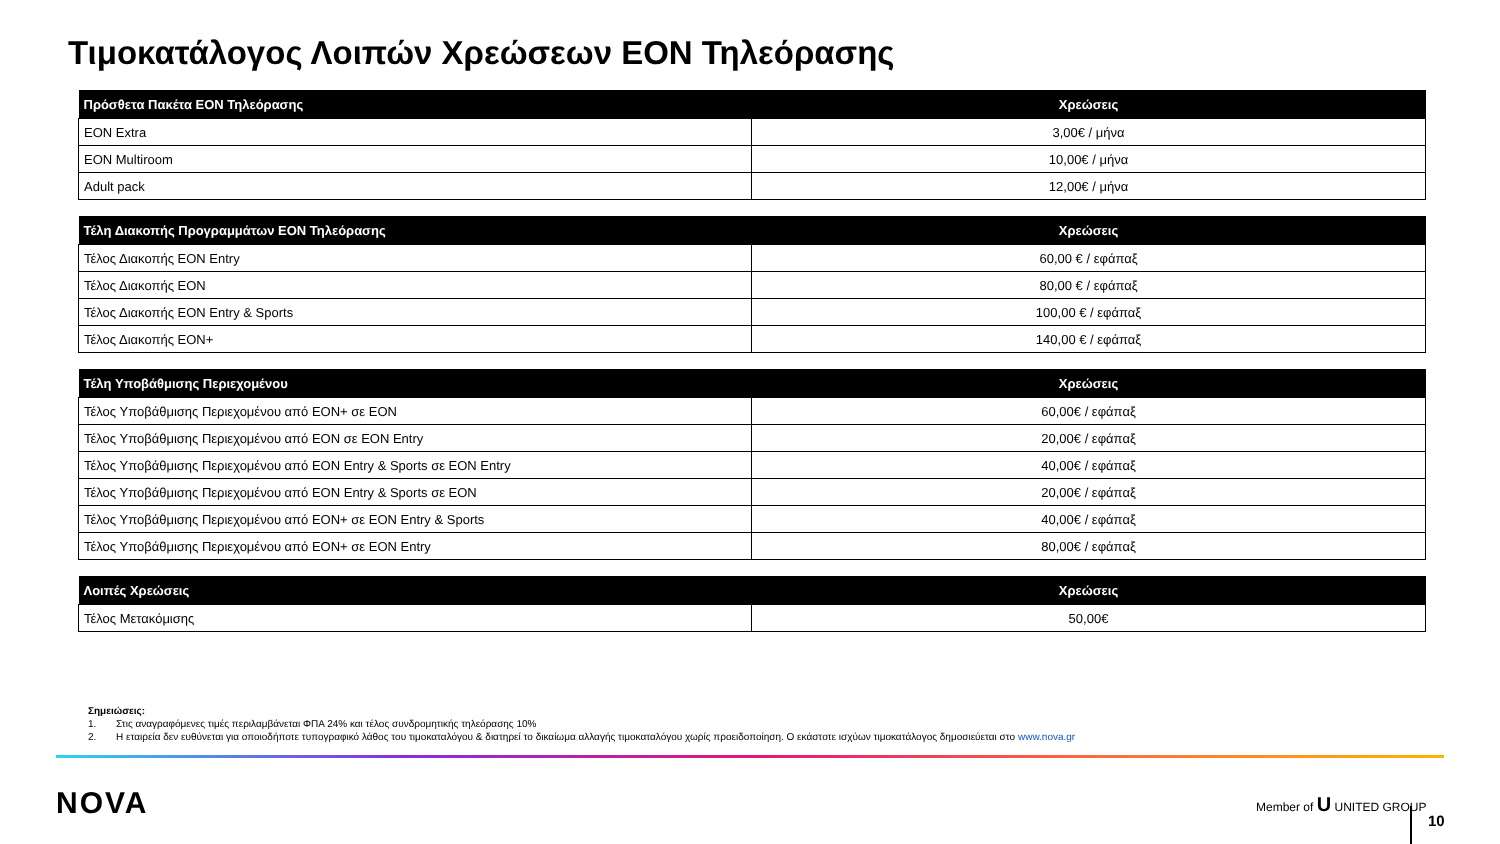Τιμοκατάλογος Λοιπών Χρεώσεων EON Τηλεόρασης
| Πρόσθετα Πακέτα EON Τηλεόρασης | Χρεώσεις |
| --- | --- |
| EON Extra | 3,00€ / μήνα |
| EON Multiroom | 10,00€ / μήνα |
| Adult pack | 12,00€ / μήνα |
| Τέλη Διακοπής Προγραμμάτων EON Τηλεόρασης | Χρεώσεις |
| --- | --- |
| Τέλος Διακοπής EON Entry | 60,00 € / εφάπαξ |
| Τέλος Διακοπής EON | 80,00 € / εφάπαξ |
| Τέλος Διακοπής EON Entry & Sports | 100,00 € / εφάπαξ |
| Τέλος Διακοπής EON+ | 140,00 € / εφάπαξ |
| Τέλη Υποβάθμισης Περιεχομένου | Χρεώσεις |
| --- | --- |
| Τέλος Υποβάθμισης Περιεχομένου από EON+ σε EON | 60,00€ / εφάπαξ |
| Τέλος Υποβάθμισης Περιεχομένου από EON σε EON Entry | 20,00€ / εφάπαξ |
| Τέλος Υποβάθμισης Περιεχομένου από EON Entry & Sports σε EON Entry | 40,00€ / εφάπαξ |
| Τέλος Υποβάθμισης Περιεχομένου από EON Entry & Sports σε EON | 20,00€ / εφάπαξ |
| Τέλος Υποβάθμισης Περιεχομένου από EON+ σε EON Entry & Sports | 40,00€ / εφάπαξ |
| Τέλος Υποβάθμισης Περιεχομένου από EON+ σε EON Entry | 80,00€ / εφάπαξ |
| Λοιπές Χρεώσεις | Χρεώσεις |
| --- | --- |
| Τέλος Μετακόμισης | 50,00€ |
Σημειώσεις:
1. Στις αναγραφόμενες τιμές περιλαμβάνεται ΦΠΑ 24% και τέλος συνδρομητικής τηλεόρασης 10%
2. Η εταιρεία δεν ευθύνεται για οποιοδήποτε τυπογραφικό λάθος του τιμοκαταλόγου & διατηρεί το δικαίωμα αλλαγής τιμοκαταλόγου χωρίς προειδοποίηση. Ο εκάστοτε ισχύων τιμοκατάλογος δημοσιεύεται στο www.nova.gr
NOVA Member of U UNITED GROUP
10